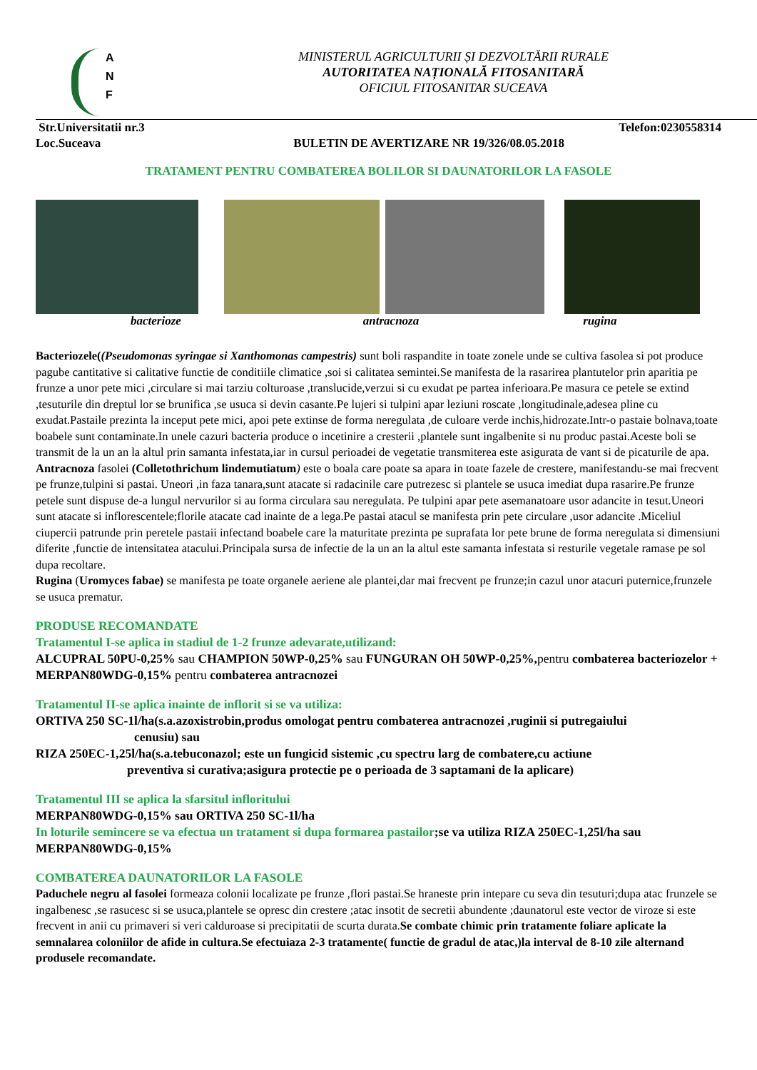A
N
F
MINISTERUL AGRICULTURII ȘI DEZVOLTĂRII RURALE
AUTORITATEA NAȚIONALĂ FITOSANITARĂ
OFICIUL FITOSANITAR SUCEAVA
Str.Universitatii nr.3 Telefon:0230558314
Loc.Suceava BULETIN DE AVERTIZARE NR 19/326/08.05.2018
TRATAMENT PENTRU COMBATEREA BOLILOR SI DAUNATORILOR LA FASOLE
bacterioze antracnoza rugina
Bacteriozele((Pseudomonas syringae si Xanthomonas campestris) sunt boli raspandite in toate zonele unde se cultiva fasolea si pot produce pagube cantitative si calitative functie de conditiile climatice ,soi si calitatea semintei.Se manifesta de la rasarirea plantutelor prin aparitia pe frunze a unor pete mici ,circulare si mai tarziu colturoase ,translucide,verzui si cu exudat pe partea inferioara.Pe masura ce petele se extind ,tesuturile din dreptul lor se brunifica ,se usuca si devin casante.Pe lujeri si tulpini apar leziuni roscate ,longitudinale,adesea pline cu exudat.Pastaile prezinta la inceput pete mici, apoi pete extinse de forma neregulata ,de culoare verde inchis,hidrozate.Intr-o pastaie bolnava,toate boabele sunt contaminate.In unele cazuri bacteria produce o incetinire a cresterii ,plantele sunt ingalbenite si nu produc pastai.Aceste boli se transmit de la un an la altul prin samanta infestata,iar in cursul perioadei de vegetatie transmiterea este asigurata de vant si de picaturile de apa.
Antracnoza fasolei (Colletothrichum lindemutiatum) este o boala care poate sa apara in toate fazele de crestere, manifestandu-se mai frecvent pe frunze,tulpini si pastai. Uneori ,in faza tanara,sunt atacate si radacinile care putrezesc si plantele se usuca imediat dupa rasarire.Pe frunze petele sunt dispuse de-a lungul nervurilor si au forma circulara sau neregulata. Pe tulpini apar pete asemanatoare usor adancite in tesut.Uneori sunt atacate si inflorescentele;florile atacate cad inainte de a lega.Pe pastai atacul se manifesta prin pete circulare ,usor adancite .Miceliul ciupercii patrunde prin peretele pastaii infectand boabele care la maturitate prezinta pe suprafata lor pete brune de forma neregulata si dimensiuni diferite ,functie de intensitatea atacului.Principala sursa de infectie de la un an la altul este samanta infestata si resturile vegetale ramase pe sol dupa recoltare.
Rugina (Uromyces fabae) se manifesta pe toate organele aeriene ale plantei,dar mai frecvent pe frunze;in cazul unor atacuri puternice,frunzele se usuca prematur.
PRODUSE RECOMANDATE
Tratamentul I-se aplica in stadiul de 1-2 frunze adevarate,utilizand:
ALCUPRAL 50PU-0,25% sau CHAMPION 50WP-0,25% sau FUNGURAN OH 50WP-0,25%, pentru combaterea bacteriozelor + MERPAN80WDG-0,15% pentru combaterea antracnozei
Tratamentul II-se aplica inainte de inflorit si se va utiliza:
ORTIVA 250 SC-1l/ha(s.a.azoxistrobin,produs omologat pentru combaterea antracnozei ,ruginii si putregaiului
cenusiu) sau
RIZA 250EC-1,25l/ha(s.a.tebuconazol; este un fungicid sistemic ,cu spectru larg de combatere,cu actiune
preventiva si curativa;asigura protectie pe o perioada de 3 saptamani de la aplicare)
Tratamentul III se aplica la sfarsitul infloritului
MERPAN80WDG-0,15% sau ORTIVA 250 SC-1l/ha
In loturile semincere se va efectua un tratament si dupa formarea pastailor;se va utiliza RIZA 250EC-1,25l/ha sau MERPAN80WDG-0,15%
COMBATEREA DAUNATORILOR LA FASOLE
Paduchele negru al fasolei formeaza colonii localizate pe frunze ,flori pastai.Se hraneste prin intepare cu seva din tesuturi;dupa atac frunzele se ingalbenesc ,se rasucesc si se usuca,plantele se opresc din crestere ;atac insotit de secretii abundente ;daunatorul este vector de viroze si este frecvent in anii cu primaveri si veri calduroase si precipitatii de scurta durata.Se combate chimic prin tratamente foliare aplicate la semnalarea coloniilor de afide in cultura.Se efectuiaza 2-3 tratamente( functie de gradul de atac,)la interval de 8-10 zile alternand produsele recomandate.